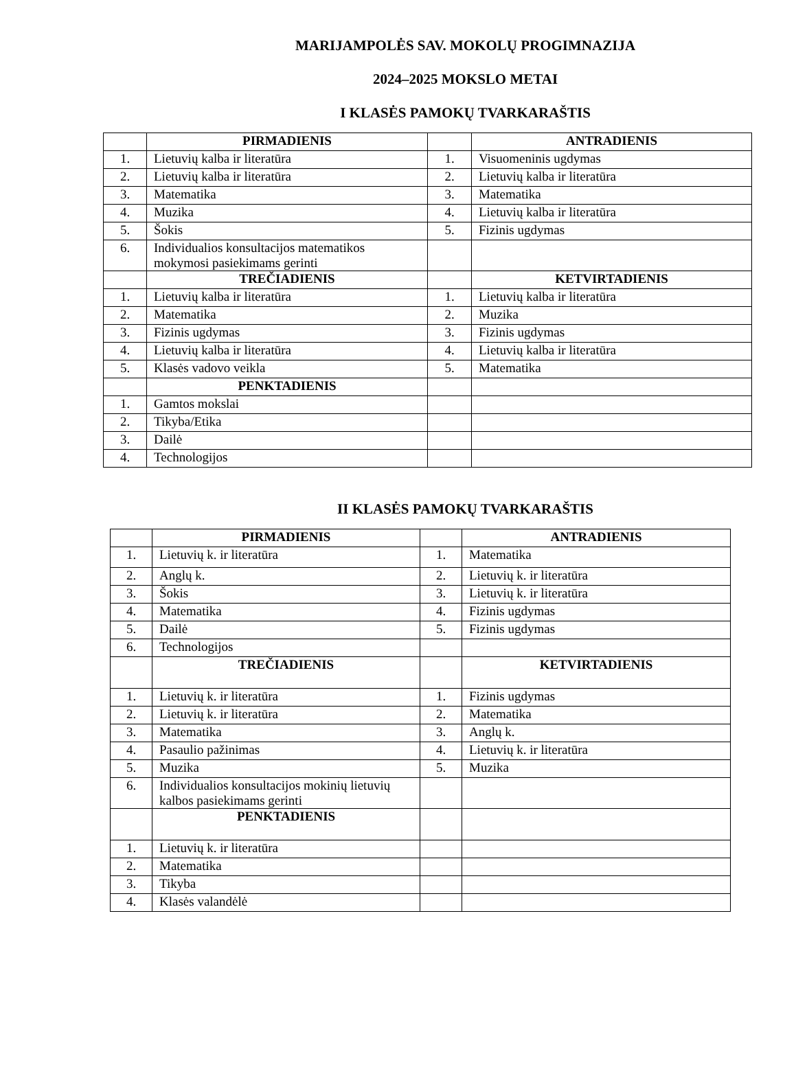MARIJAMPOLĖS SAV. MOKOLŲ PROGIMNAZIJA
2024–2025 MOKSLO METAI
I KLASĖS PAMOKŲ TVARKARAŠTIS
| | PIRMADIENIS | | ANTRADIENIS |
| 1. | Lietuvių kalba ir literatūra | 1. | Visuomeninis ugdymas |
| 2. | Lietuvių kalba ir literatūra | 2. | Lietuvių kalba ir literatūra |
| 3. | Matematika | 3. | Matematika |
| 4. | Muzika | 4. | Lietuvių kalba ir literatūra |
| 5. | Šokis | 5. | Fizinis ugdymas |
| 6. | Individualios konsultacijos matematikos mokymosi pasiekimams gerinti | | |
| | TREČIADIENIS | | KETVIRTADIENIS |
| 1. | Lietuvių kalba ir literatūra | 1. | Lietuvių kalba ir literatūra |
| 2. | Matematika | 2. | Muzika |
| 3. | Fizinis ugdymas | 3. | Fizinis ugdymas |
| 4. | Lietuvių kalba ir literatūra | 4. | Lietuvių kalba ir literatūra |
| 5. | Klasės vadovo veikla | 5. | Matematika |
| | PENKTADIENIS | | |
| 1. | Gamtos mokslai | | |
| 2. | Tikyba/Etika | | |
| 3. | Dailė | | |
| 4. | Technologijos | | |
II KLASĖS PAMOKŲ TVARKARAŠTIS
| | PIRMADIENIS | | ANTRADIENIS |
| 1. | Lietuvių k. ir literatūra | 1. | Matematika |
| 2. | Anglų k. | 2. | Lietuvių k. ir literatūra |
| 3. | Šokis | 3. | Lietuvių k. ir literatūra |
| 4. | Matematika | 4. | Fizinis ugdymas |
| 5. | Dailė | 5. | Fizinis ugdymas |
| 6. | Technologijos | | |
| | TREČIADIENIS | | KETVIRTADIENIS |
| 1. | Lietuvių k. ir literatūra | 1. | Fizinis ugdymas |
| 2. | Lietuvių k. ir literatūra | 2. | Matematika |
| 3. | Matematika | 3. | Anglų k. |
| 4. | Pasaulio pažinimas | 4. | Lietuvių k. ir literatūra |
| 5. | Muzika | 5. | Muzika |
| 6. | Individualios konsultacijos mokinių lietuvių kalbos pasiekimams gerinti | | |
| | PENKTADIENIS | | |
| 1. | Lietuvių k. ir literatūra | | |
| 2. | Matematika | | |
| 3. | Tikyba | | |
| 4. | Klasės valandėlė | | |